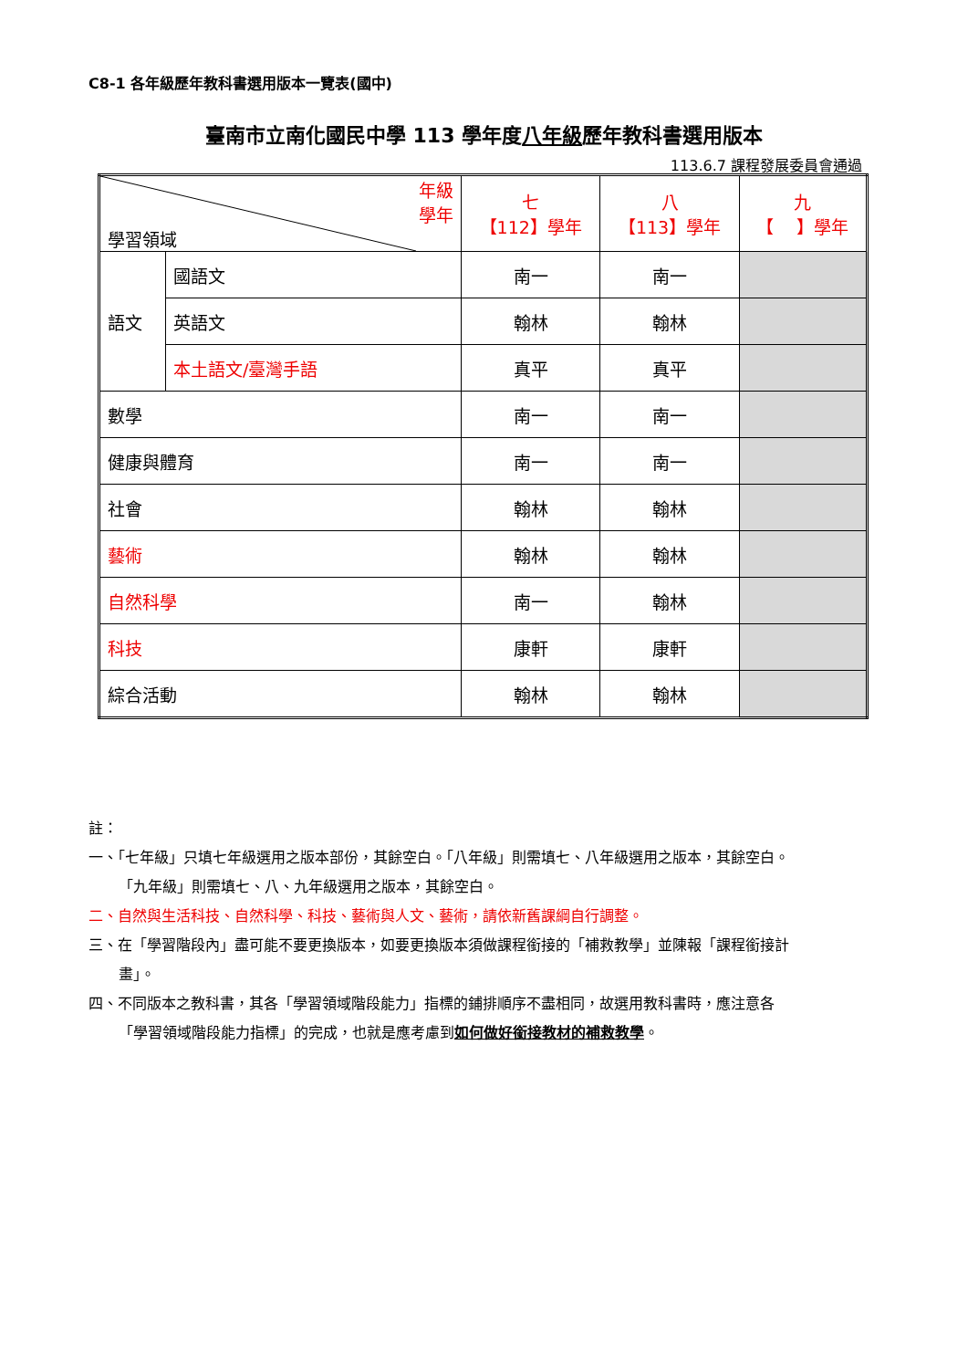C8-1 各年級歷年教科書選用版本一覽表(國中)
臺南市立南化國民中學 113 學年度八年級歷年教科書選用版本
113.6.7 課程發展委員會通過
| 年級 學年 學習領域 | | 七 【112】學年 | 八 【113】學年 | 九 【 】學年 |
| 語文 | 國語文 | 南一 | 南一 | |
| | 英語文 | 翰林 | 翰林 | |
| | 本土語文/臺灣手語 | 真平 | 真平 | |
| 數學 | | 南一 | 南一 | |
| 健康與體育 | | 南一 | 南一 | |
| 社會 | | 翰林 | 翰林 | |
| 藝術 | | 翰林 | 翰林 | |
| 自然科學 | | 南一 | 翰林 | |
| 科技 | | 康軒 | 康軒 | |
| 綜合活動 | | 翰林 | 翰林 | |
註：
一、「七年級」只填七年級選用之版本部份，其餘空白。「八年級」則需填七、八年級選用之版本，其餘空白。
「九年級」則需填七、八、九年級選用之版本，其餘空白。
二、自然與生活科技、自然科學、科技、藝術與人文、藝術，請依新舊課綱自行調整。
三、在「學習階段內」盡可能不要更換版本，如要更換版本須做課程銜接的「補救教學」並陳報「課程銜接計
畫」。
四、不同版本之教科書，其各「學習領域階段能力」指標的鋪排順序不盡相同，故選用教科書時，應注意各
「學習領域階段能力指標」的完成，也就是應考慮到如何做好銜接教材的補救教學。